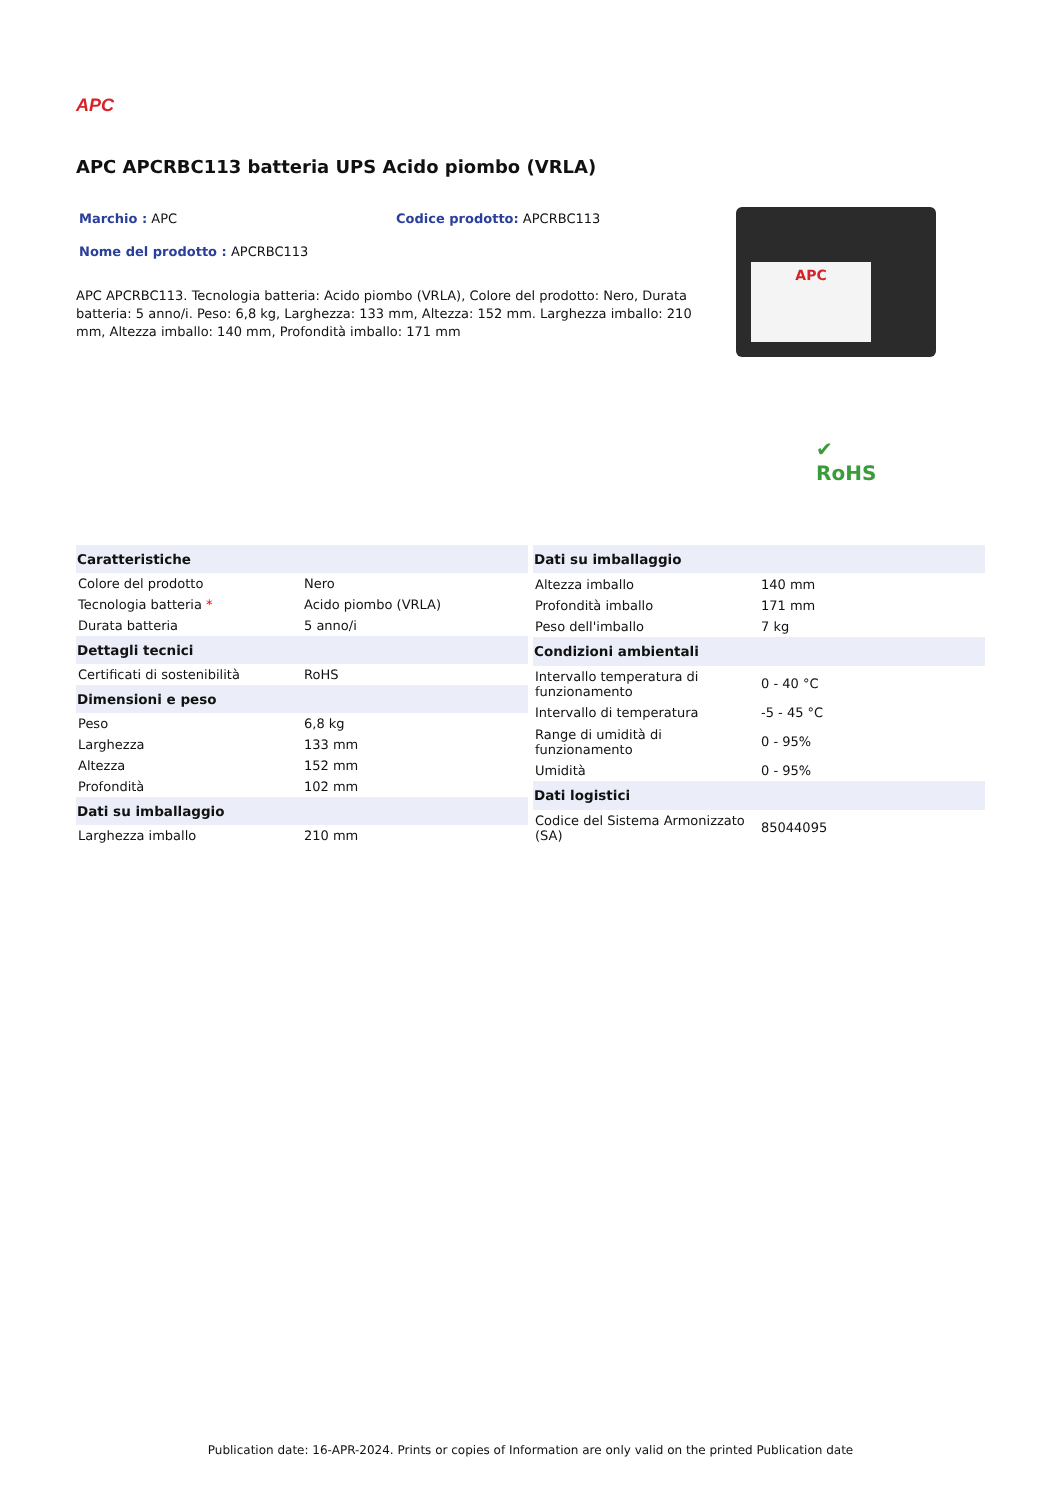APC
APC APCRBC113 batteria UPS Acido piombo (VRLA)
Marchio : APC Codice prodotto: APCRBC113
Nome del prodotto : APCRBC113
APC APCRBC113. Tecnologia batteria: Acido piombo (VRLA), Colore del prodotto: Nero, Durata batteria: 5 anno/i. Peso: 6,8 kg, Larghezza: 133 mm, Altezza: 152 mm. Larghezza imballo: 210 mm, Altezza imballo: 140 mm, Profondità imballo: 171 mm
APC
✔
RoHS
| Caratteristiche | |
| --- | --- |
| Colore del prodotto | Nero |
| Tecnologia batteria * | Acido piombo (VRLA) |
| Durata batteria | 5 anno/i |
| Dettagli tecnici | |
| Certificati di sostenibilità | RoHS |
| Dimensioni e peso | |
| Peso | 6,8 kg |
| Larghezza | 133 mm |
| Altezza | 152 mm |
| Profondità | 102 mm |
| Dati su imballaggio | |
| Larghezza imballo | 210 mm |
| Dati su imballaggio | |
| --- | --- |
| Altezza imballo | 140 mm |
| Profondità imballo | 171 mm |
| Peso dell'imballo | 7 kg |
| Condizioni ambientali | |
| Intervallo temperatura di funzionamento | 0 - 40 °C |
| Intervallo di temperatura | -5 - 45 °C |
| Range di umidità di funzionamento | 0 - 95% |
| Umidità | 0 - 95% |
| Dati logistici | |
| Codice del Sistema Armonizzato (SA) | 85044095 |
Publication date: 16-APR-2024. Prints or copies of Information are only valid on the printed Publication date